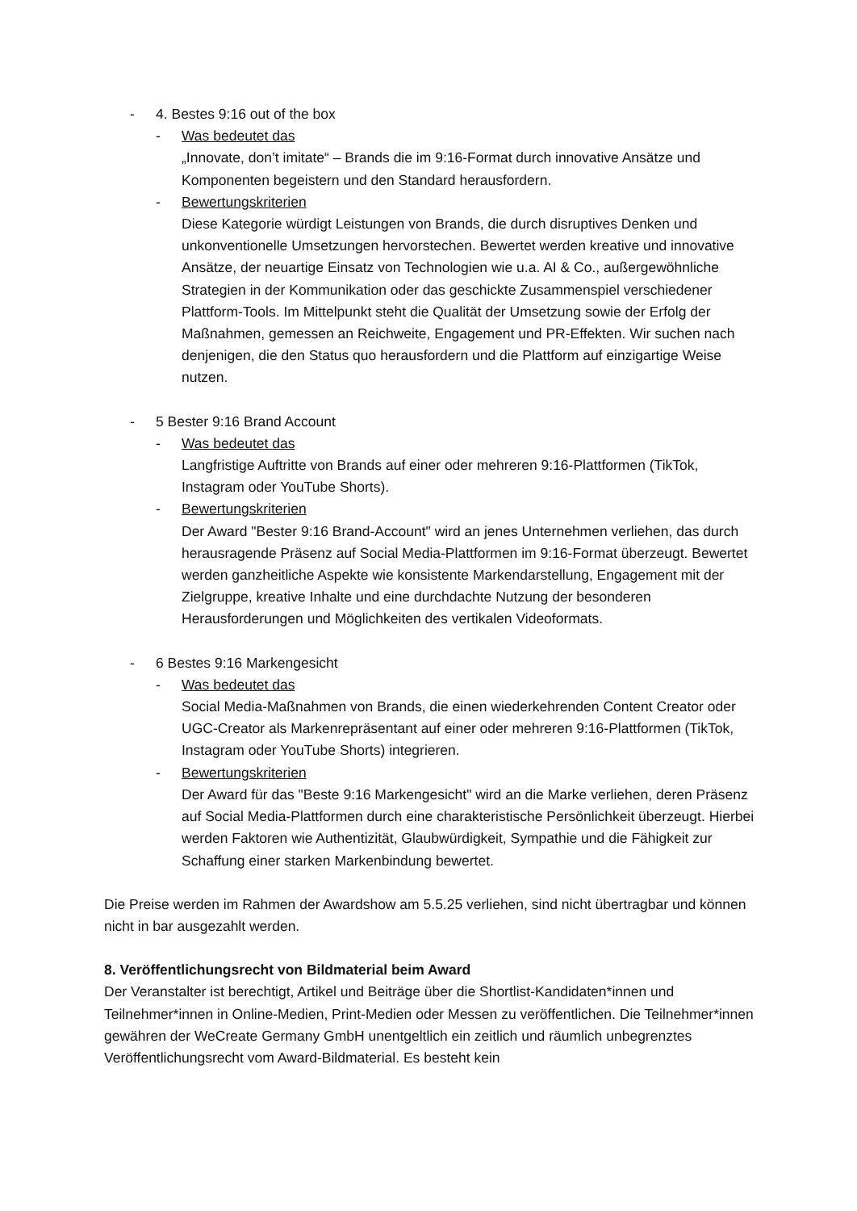- 4. Bestes 9:16 out of the box
- Was bedeutet das
„Innovate, don’t imitate“ – Brands die im 9:16-Format durch innovative Ansätze und Komponenten begeistern und den Standard herausfordern.
- Bewertungskriterien
Diese Kategorie würdigt Leistungen von Brands, die durch disruptives Denken und unkonventionelle Umsetzungen hervorstechen. Bewertet werden kreative und innovative Ansätze, der neuartige Einsatz von Technologien wie u.a. AI & Co., außergewöhnliche Strategien in der Kommunikation oder das geschickte Zusammenspiel verschiedener Plattform-Tools. Im Mittelpunkt steht die Qualität der Umsetzung sowie der Erfolg der Maßnahmen, gemessen an Reichweite, Engagement und PR-Effekten. Wir suchen nach denjenigen, die den Status quo herausfordern und die Plattform auf einzigartige Weise nutzen.
- 5 Bester 9:16 Brand Account
- Was bedeutet das
Langfristige Auftritte von Brands auf einer oder mehreren 9:16-Plattformen (TikTok, Instagram oder YouTube Shorts).
- Bewertungskriterien
Der Award "Bester 9:16 Brand-Account" wird an jenes Unternehmen verliehen, das durch herausragende Präsenz auf Social Media-Plattformen im 9:16-Format überzeugt. Bewertet werden ganzheitliche Aspekte wie konsistente Markendarstellung, Engagement mit der Zielgruppe, kreative Inhalte und eine durchdachte Nutzung der besonderen Herausforderungen und Möglichkeiten des vertikalen Videoformats.
- 6 Bestes 9:16 Markengesicht
- Was bedeutet das
Social Media-Maßnahmen von Brands, die einen wiederkehrenden Content Creator oder UGC-Creator als Markenrepräsentant auf einer oder mehreren 9:16-Plattformen (TikTok, Instagram oder YouTube Shorts) integrieren.
- Bewertungskriterien
Der Award für das "Beste 9:16 Markengesicht" wird an die Marke verliehen, deren Präsenz auf Social Media-Plattformen durch eine charakteristische Persönlichkeit überzeugt. Hierbei werden Faktoren wie Authentizität, Glaubwürdigkeit, Sympathie und die Fähigkeit zur Schaffung einer starken Markenbindung bewertet.
Die Preise werden im Rahmen der Awardshow am 5.5.25 verliehen, sind nicht übertragbar und können nicht in bar ausgezahlt werden.
8. Veröffentlichungsrecht von Bildmaterial beim Award
Der Veranstalter ist berechtigt, Artikel und Beiträge über die Shortlist-Kandidaten*innen und Teilnehmer*innen in Online-Medien, Print-Medien oder Messen zu veröffentlichen. Die Teilnehmer*innen gewähren der WeCreate Germany GmbH unentgeltlich ein zeitlich und räumlich unbegrenztes Veröffentlichungsrecht vom Award-Bildmaterial. Es besteht kein